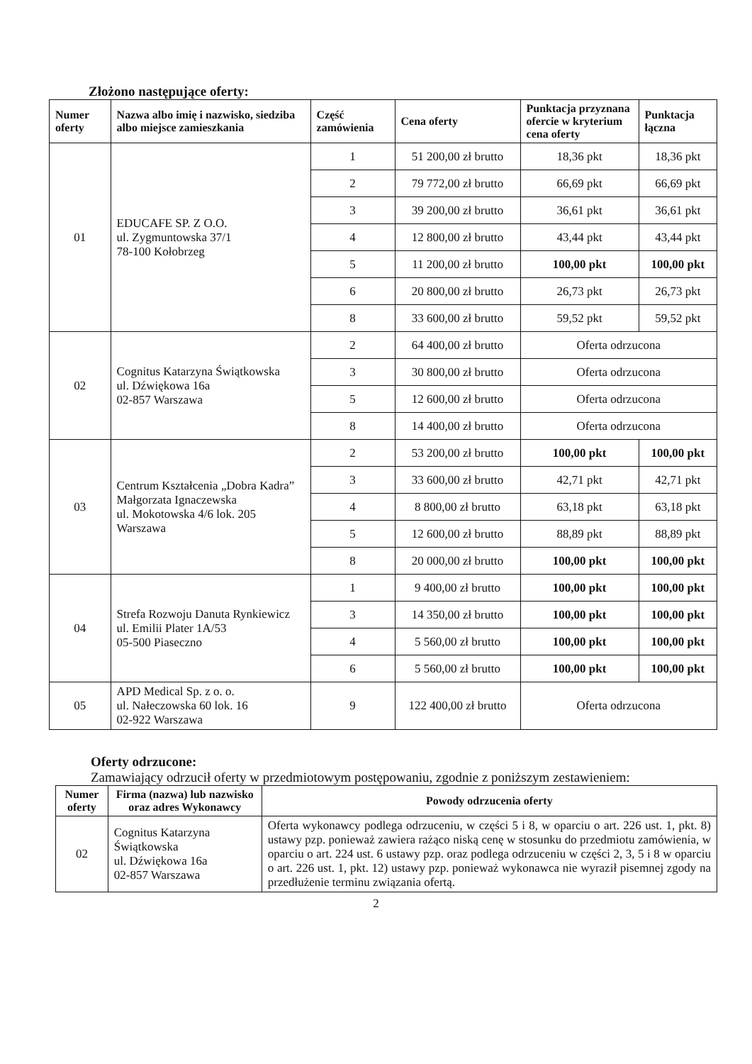Złożono następujące oferty:
| Numer oferty | Nazwa albo imię i nazwisko, siedziba albo miejsce zamieszkania | Część zamówienia | Cena oferty | Punktacja przyznana ofercie w kryterium cena oferty | Punktacja łączna |
| --- | --- | --- | --- | --- | --- |
| 01 | EDUCAFE SP. Z O.O. ul. Zygmuntowska 37/1 78-100 Kołobrzeg | 1 | 51 200,00 zł brutto | 18,36 pkt | 18,36 pkt |
| | | 2 | 79 772,00 zł brutto | 66,69 pkt | 66,69 pkt |
| | | 3 | 39 200,00 zł brutto | 36,61 pkt | 36,61 pkt |
| | | 4 | 12 800,00 zł brutto | 43,44 pkt | 43,44 pkt |
| | | 5 | 11 200,00 zł brutto | 100,00 pkt | 100,00 pkt |
| | | 6 | 20 800,00 zł brutto | 26,73 pkt | 26,73 pkt |
| | | 8 | 33 600,00 zł brutto | 59,52 pkt | 59,52 pkt |
| 02 | Cognitus Katarzyna Świątkowska ul. Dźwiękowa 16a 02-857 Warszawa | 2 | 64 400,00 zł brutto | Oferta odrzucona | |
| | | 3 | 30 800,00 zł brutto | Oferta odrzucona | |
| | | 5 | 12 600,00 zł brutto | Oferta odrzucona | |
| | | 8 | 14 400,00 zł brutto | Oferta odrzucona | |
| 03 | Centrum Kształcenia „Dobra Kadra” Małgorzata Ignaczewska ul. Mokotowska 4/6 lok. 205 Warszawa | 2 | 53 200,00 zł brutto | 100,00 pkt | 100,00 pkt |
| | | 3 | 33 600,00 zł brutto | 42,71 pkt | 42,71 pkt |
| | | 4 | 8 800,00 zł brutto | 63,18 pkt | 63,18 pkt |
| | | 5 | 12 600,00 zł brutto | 88,89 pkt | 88,89 pkt |
| | | 8 | 20 000,00 zł brutto | 100,00 pkt | 100,00 pkt |
| 04 | Strefa Rozwoju Danuta Rynkiewicz ul. Emilii Plater 1A/53 05-500 Piaseczno | 1 | 9 400,00 zł brutto | 100,00 pkt | 100,00 pkt |
| | | 3 | 14 350,00 zł brutto | 100,00 pkt | 100,00 pkt |
| | | 4 | 5 560,00 zł brutto | 100,00 pkt | 100,00 pkt |
| | | 6 | 5 560,00 zł brutto | 100,00 pkt | 100,00 pkt |
| 05 | APD Medical Sp. z o. o. ul. Nałeczowska 60 lok. 16 02-922 Warszawa | 9 | 122 400,00 zł brutto | Oferta odrzucona | |
Oferty odrzucone:
Zamawiający odrzucił oferty w przedmiotowym postępowaniu, zgodnie z poniższym zestawieniem:
| Numer oferty | Firma (nazwa) lub nazwisko oraz adres Wykonawcy | Powody odrzucenia oferty |
| --- | --- | --- |
| 02 | Cognitus Katarzyna Świątkowska ul. Dźwiękowa 16a 02-857 Warszawa | Oferta wykonawcy podlega odrzuceniu, w części 5 i 8, w oparciu o art. 226 ust. 1, pkt. 8) ustawy pzp. ponieważ zawiera rażąco niską cenę w stosunku do przedmiotu zamówienia, w oparciu o art. 224 ust. 6 ustawy pzp. oraz podlega odrzuceniu w części 2, 3, 5 i 8 w oparciu o art. 226 ust. 1, pkt. 12) ustawy pzp. ponieważ wykonawca nie wyraził pisemnej zgody na przedłużenie terminu związania ofertą. |
2